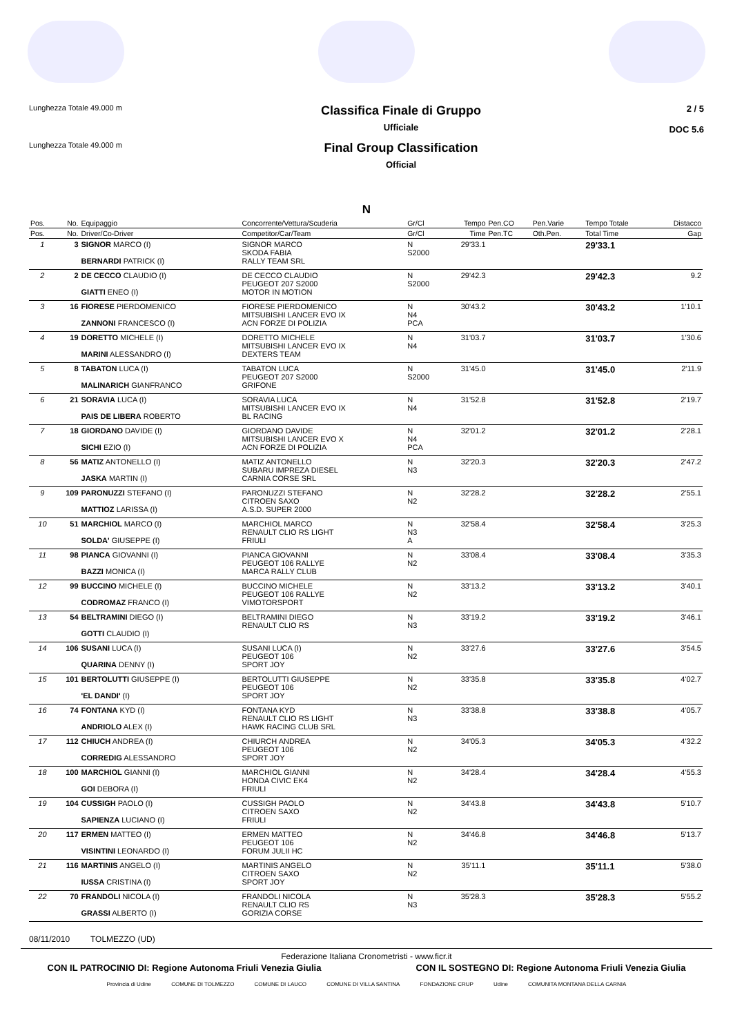Lunghezza Totale 49.000 m
Classifica Finale di Gruppo
Ufficiale
2 / 5
DOC 5.6
Lunghezza Totale 49.000 m
Final Group Classification
Official
N
| Pos. | No. | Equipaggio | Concorrente/Vettura/Scuderia | Gr/Cl | Tempo | Pen.CO | Pen.Varie | Tempo Totale | Distacco |
| --- | --- | --- | --- | --- | --- | --- | --- | --- | --- |
| Pos. | No. | Driver/Co-Driver | Competitor/Car/Team | Gr/Cl | Time | Pen.TC | Oth.Pen. | Total Time | Gap |
| 1 | 3 | SIGNOR MARCO (I) BERNARDI PATRICK (I) | SIGNOR MARCO SKODA FABIA RALLY TEAM SRL | N S2000 | 29'33.1 | | | 29'33.1 | |
| 2 | 2 | DE CECCO CLAUDIO (I) GIATTI ENEO (I) | DE CECCO CLAUDIO PEUGEOT 207 S2000 MOTOR IN MOTION | N S2000 | 29'42.3 | | | 29'42.3 | 9.2 |
| 3 | 16 | FIORESE PIERDOMENICO ZANNONI FRANCESCO (I) | FIORESE PIERDOMENICO MITSUBISHI LANCER EVO IX ACN FORZE DI POLIZIA | N N4 PCA | 30'43.2 | | | 30'43.2 | 1'10.1 |
| 4 | 19 | DORETTO MICHELE (I) MARINI ALESSANDRO (I) | DORETTO MICHELE MITSUBISHI LANCER EVO IX DEXTERS TEAM | N N4 | 31'03.7 | | | 31'03.7 | 1'30.6 |
| 5 | 8 | TABATON LUCA (I) MALINARICH GIANFRANCO | TABATON LUCA PEUGEOT 207 S2000 GRIFONE | N S2000 | 31'45.0 | | | 31'45.0 | 2'11.9 |
| 6 | 21 | SORAVIA LUCA (I) PAIS DE LIBERA ROBERTO | SORAVIA LUCA MITSUBISHI LANCER EVO IX BL RACING | N N4 | 31'52.8 | | | 31'52.8 | 2'19.7 |
| 7 | 18 | GIORDANO DAVIDE (I) SICHI EZIO (I) | GIORDANO DAVIDE MITSUBISHI LANCER EVO X ACN FORZE DI POLIZIA | N N4 PCA | 32'01.2 | | | 32'01.2 | 2'28.1 |
| 8 | 56 | MATIZ ANTONELLO (I) JASKA MARTIN (I) | MATIZ ANTONELLO SUBARU IMPREZA DIESEL CARNIA CORSE SRL | N N3 | 32'20.3 | | | 32'20.3 | 2'47.2 |
| 9 | 109 | PARONUZZI STEFANO (I) MATTIOZ LARISSA (I) | PARONUZZI STEFANO CITROEN SAXO A.S.D. SUPER 2000 | N N2 | 32'28.2 | | | 32'28.2 | 2'55.1 |
| 10 | 51 | MARCHIOL MARCO (I) SOLDA' GIUSEPPE (I) | MARCHIOL MARCO RENAULT CLIO RS LIGHT FRIULI | N N3 A | 32'58.4 | | | 32'58.4 | 3'25.3 |
| 11 | 98 | PIANCA GIOVANNI (I) BAZZI MONICA (I) | PIANCA GIOVANNI PEUGEOT 106 RALLYE MARCA RALLY CLUB | N N2 | 33'08.4 | | | 33'08.4 | 3'35.3 |
| 12 | 99 | BUCCINO MICHELE (I) CODROMAZ FRANCO (I) | BUCCINO MICHELE PEUGEOT 106 RALLYE VIMOTORSPORT | N N2 | 33'13.2 | | | 33'13.2 | 3'40.1 |
| 13 | 54 | BELTRAMINI DIEGO (I) GOTTI CLAUDIO (I) | BELTRAMINI DIEGO RENAULT CLIO RS | N N3 | 33'19.2 | | | 33'19.2 | 3'46.1 |
| 14 | 106 | SUSANI LUCA (I) QUARINA DENNY (I) | SUSANI LUCA (I) PEUGEOT 106 SPORT JOY | N N2 | 33'27.6 | | | 33'27.6 | 3'54.5 |
| 15 | 101 | BERTOLUTTI GIUSEPPE (I) 'EL DANDI' (I) | BERTOLUTTI GIUSEPPE PEUGEOT 106 SPORT JOY | N N2 | 33'35.8 | | | 33'35.8 | 4'02.7 |
| 16 | 74 | FONTANA KYD (I) ANDRIOLO ALEX (I) | FONTANA KYD RENAULT CLIO RS LIGHT HAWK RACING CLUB SRL | N N3 | 33'38.8 | | | 33'38.8 | 4'05.7 |
| 17 | 112 | CHIUCH ANDREA (I) CORREDIG ALESSANDRO | CHIURCH ANDREA PEUGEOT 106 SPORT JOY | N N2 | 34'05.3 | | | 34'05.3 | 4'32.2 |
| 18 | 100 | MARCHIOL GIANNI (I) GOI DEBORA (I) | MARCHIOL GIANNI HONDA CIVIC EK4 FRIULI | N N2 | 34'28.4 | | | 34'28.4 | 4'55.3 |
| 19 | 104 | CUSSIGH PAOLO (I) SAPIENZA LUCIANO (I) | CUSSIGH PAOLO CITROEN SAXO FRIULI | N N2 | 34'43.8 | | | 34'43.8 | 5'10.7 |
| 20 | 117 | ERMEN MATTEO (I) VISINTINI LEONARDO (I) | ERMEN MATTEO PEUGEOT 106 FORUM JULII HC | N N2 | 34'46.8 | | | 34'46.8 | 5'13.7 |
| 21 | 116 | MARTINIS ANGELO (I) IUSSA CRISTINA (I) | MARTINIS ANGELO CITROEN SAXO SPORT JOY | N N2 | 35'11.1 | | | 35'11.1 | 5'38.0 |
| 22 | 70 | FRANDOLI NICOLA (I) GRASSI ALBERTO (I) | FRANDOLI NICOLA RENAULT CLIO RS GORIZIA CORSE | N N3 | 35'28.3 | | | 35'28.3 | 5'55.2 |
08/11/2010 TOLMEZZO (UD)
Federazione Italiana Cronometristi - www.ficr.it
CON IL PATROCINIO DI: Regione Autonoma Friuli Venezia Giulia CON IL SOSTEGNO DI: Regione Autonoma Friuli Venezia Giulia
Provincia di Udine COMUNE DI TOLMEZZO COMUNE DI LAUCO COMUNE DI VILLA SANTINA FONDAZIONE CRUP Udine COMUNITA MONTANA DELLA CARNIA